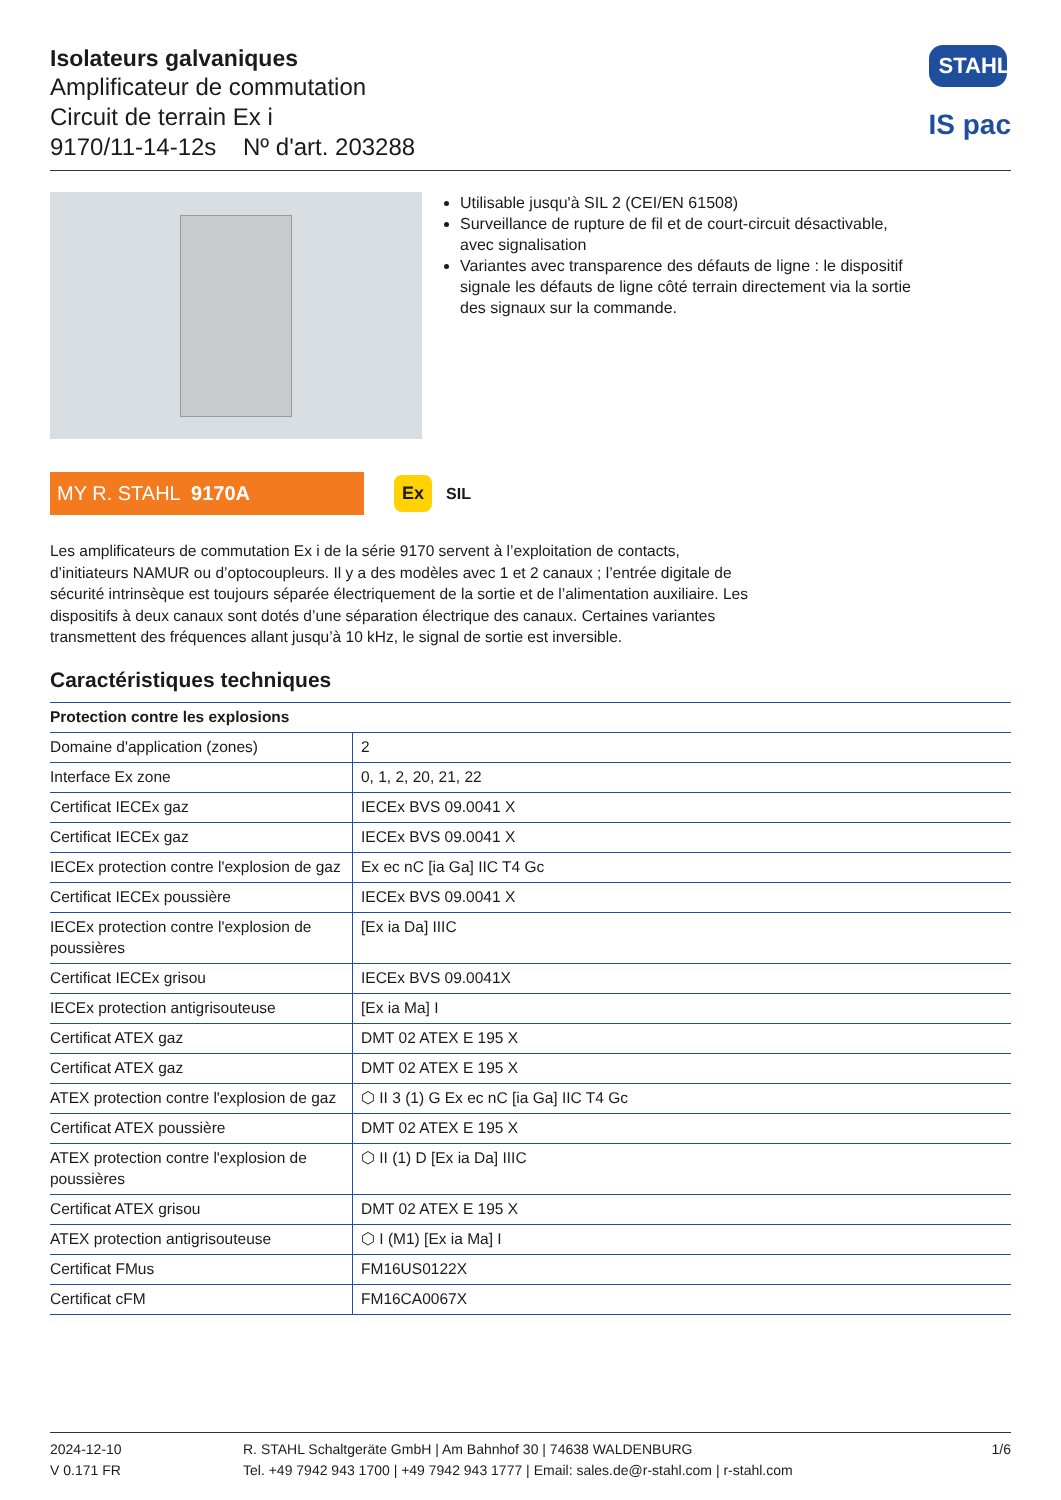Isolateurs galvaniques
Amplificateur de commutation
Circuit de terrain Ex i
9170/11-14-12s Nº d'art. 203288
STAHL
IS pac
Utilisable jusqu'à SIL 2 (CEI/EN 61508)
Surveillance de rupture de fil et de court-circuit désactivable, avec signalisation
Variantes avec transparence des défauts de ligne : le dispositif signale les défauts de ligne côté terrain directement via la sortie des signaux sur la commande.
MY R. STAHL 9170A Ex
SIL
Les amplificateurs de commutation Ex i de la série 9170 servent à l’exploitation de contacts, d’initiateurs NAMUR ou d’optocoupleurs. Il y a des modèles avec 1 et 2 canaux ; l’entrée digitale de sécurité intrinsèque est toujours séparée électriquement de la sortie et de l’alimentation auxiliaire. Les dispositifs à deux canaux sont dotés d’une séparation électrique des canaux. Certaines variantes transmettent des fréquences allant jusqu’à 10 kHz, le signal de sortie est inversible.
Caractéristiques techniques
| Protection contre les explosions | |
| --- | --- |
| Domaine d'application (zones) | 2 |
| Interface Ex zone | 0, 1, 2, 20, 21, 22 |
| Certificat IECEx gaz | IECEx BVS 09.0041 X |
| Certificat IECEx gaz | IECEx BVS 09.0041 X |
| IECEx protection contre l'explosion de gaz | Ex ec nC [ia Ga] IIC T4 Gc |
| Certificat IECEx poussière | IECEx BVS 09.0041 X |
| IECEx protection contre l'explosion de poussières | [Ex ia Da] IIIC |
| Certificat IECEx grisou | IECEx BVS 09.0041X |
| IECEx protection antigrisouteuse | [Ex ia Ma] I |
| Certificat ATEX gaz | DMT 02 ATEX E 195 X |
| Certificat ATEX gaz | DMT 02 ATEX E 195 X |
| ATEX protection contre l'explosion de gaz | ⬡ II 3 (1) G Ex ec nC [ia Ga] IIC T4 Gc |
| Certificat ATEX poussière | DMT 02 ATEX E 195 X |
| ATEX protection contre l'explosion de poussières | ⬡ II (1) D [Ex ia Da] IIIC |
| Certificat ATEX grisou | DMT 02 ATEX E 195 X |
| ATEX protection antigrisouteuse | ⬡ I (M1) [Ex ia Ma] I |
| Certificat FMus | FM16US0122X |
| Certificat cFM | FM16CA0067X |
2024-12-10
V 0.171 FR
R. STAHL Schaltgeräte GmbH | Am Bahnhof 30 | 74638 WALDENBURG
Tel. +49 7942 943 1700 | +49 7942 943 1777 | Email: sales.de@r-stahl.com | r-stahl.com
1/6